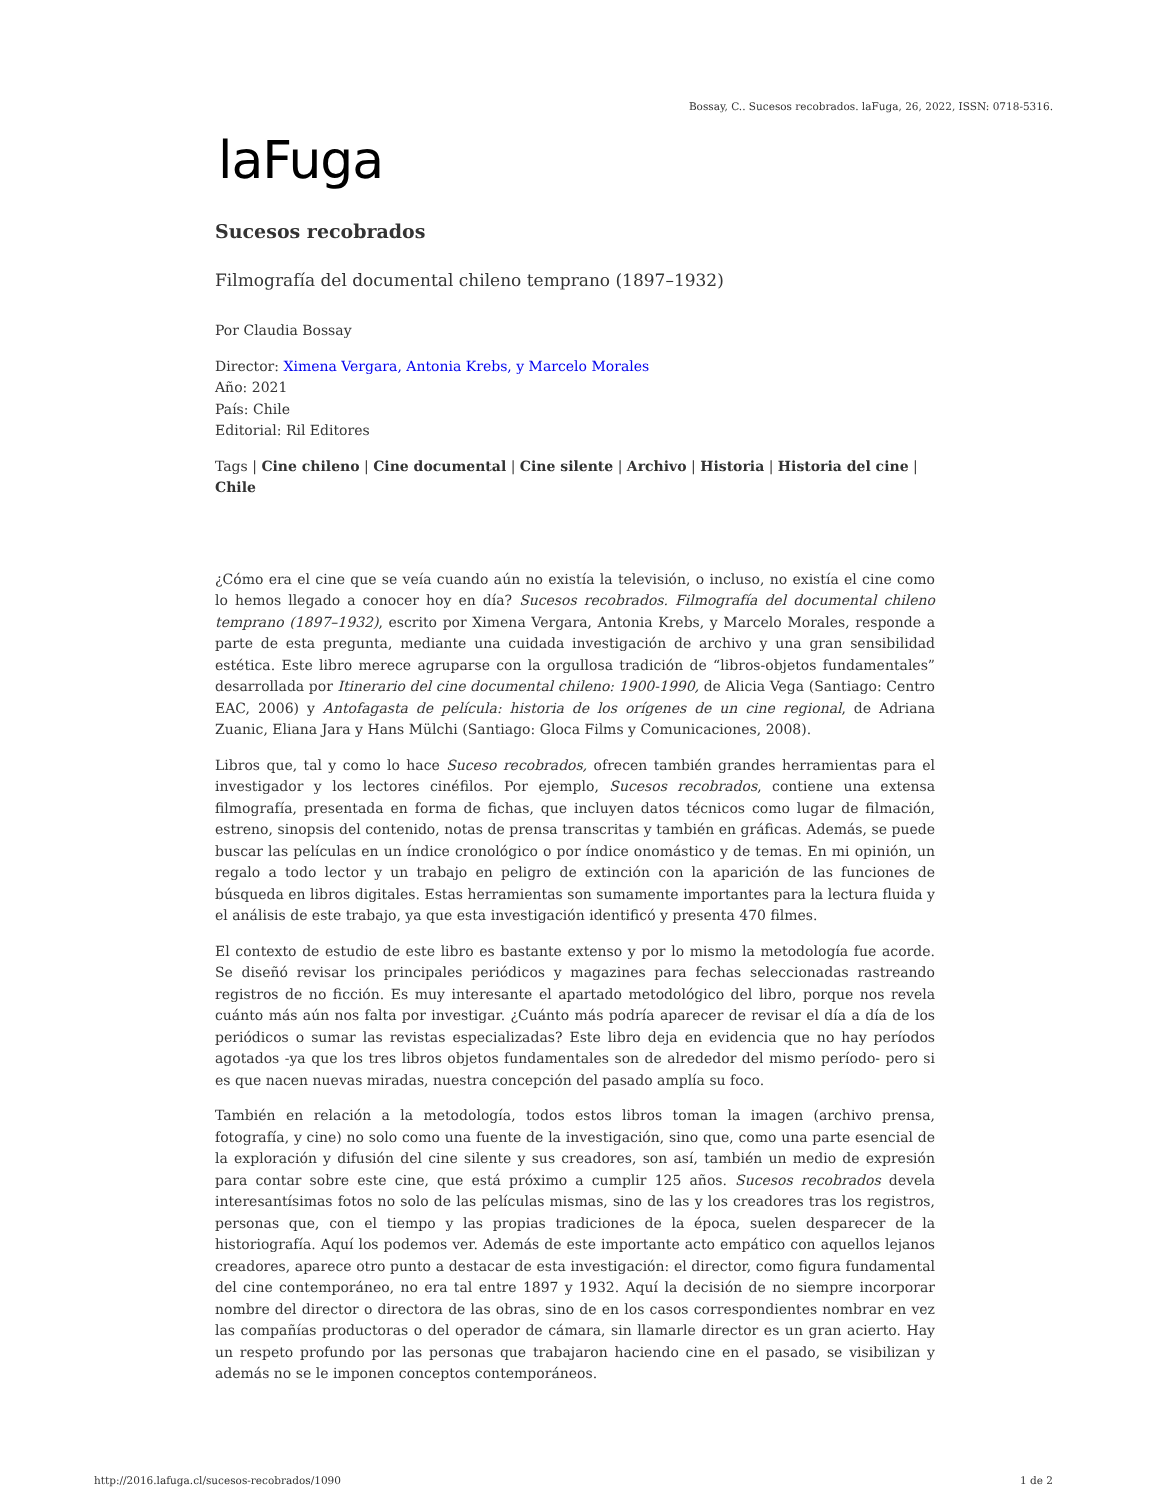Bossay, C.. Sucesos recobrados. laFuga, 26, 2022, ISSN: 0718-5316.
laFuga
Sucesos recobrados
Filmografía del documental chileno temprano (1897–1932)
Por Claudia Bossay
Director: Ximena Vergara, Antonia Krebs, y Marcelo Morales
Año: 2021
País: Chile
Editorial: Ril Editores
Tags | Cine chileno | Cine documental | Cine silente | Archivo | Historia | Historia del cine | Chile
¿Cómo era el cine que se veía cuando aún no existía la televisión, o incluso, no existía el cine como lo hemos llegado a conocer hoy en día? Sucesos recobrados. Filmografía del documental chileno temprano (1897–1932), escrito por Ximena Vergara, Antonia Krebs, y Marcelo Morales, responde a parte de esta pregunta, mediante una cuidada investigación de archivo y una gran sensibilidad estética. Este libro merece agruparse con la orgullosa tradición de “libros-objetos fundamentales” desarrollada por Itinerario del cine documental chileno: 1900-1990, de Alicia Vega (Santiago: Centro EAC, 2006) y Antofagasta de película: historia de los orígenes de un cine regional, de Adriana Zuanic, Eliana Jara y Hans Mülchi (Santiago: Gloca Films y Comunicaciones, 2008).
Libros que, tal y como lo hace Suceso recobrados, ofrecen también grandes herramientas para el investigador y los lectores cinéfilos. Por ejemplo, Sucesos recobrados, contiene una extensa filmografía, presentada en forma de fichas, que incluyen datos técnicos como lugar de filmación, estreno, sinopsis del contenido, notas de prensa transcritas y también en gráficas. Además, se puede buscar las películas en un índice cronológico o por índice onomástico y de temas. En mi opinión, un regalo a todo lector y un trabajo en peligro de extinción con la aparición de las funciones de búsqueda en libros digitales. Estas herramientas son sumamente importantes para la lectura fluida y el análisis de este trabajo, ya que esta investigación identificó y presenta 470 filmes.
El contexto de estudio de este libro es bastante extenso y por lo mismo la metodología fue acorde. Se diseñó revisar los principales periódicos y magazines para fechas seleccionadas rastreando registros de no ficción. Es muy interesante el apartado metodológico del libro, porque nos revela cuánto más aún nos falta por investigar. ¿Cuánto más podría aparecer de revisar el día a día de los periódicos o sumar las revistas especializadas? Este libro deja en evidencia que no hay períodos agotados -ya que los tres libros objetos fundamentales son de alrededor del mismo período- pero si es que nacen nuevas miradas, nuestra concepción del pasado amplía su foco.
También en relación a la metodología, todos estos libros toman la imagen (archivo prensa, fotografía, y cine) no solo como una fuente de la investigación, sino que, como una parte esencial de la exploración y difusión del cine silente y sus creadores, son así, también un medio de expresión para contar sobre este cine, que está próximo a cumplir 125 años. Sucesos recobrados devela interesantísimas fotos no solo de las películas mismas, sino de las y los creadores tras los registros, personas que, con el tiempo y las propias tradiciones de la época, suelen desparecer de la historiografía. Aquí los podemos ver. Además de este importante acto empático con aquellos lejanos creadores, aparece otro punto a destacar de esta investigación: el director, como figura fundamental del cine contemporáneo, no era tal entre 1897 y 1932. Aquí la decisión de no siempre incorporar nombre del director o directora de las obras, sino de en los casos correspondientes nombrar en vez las compañías productoras o del operador de cámara, sin llamarle director es un gran acierto. Hay un respeto profundo por las personas que trabajaron haciendo cine en el pasado, se visibilizan y además no se le imponen conceptos contemporáneos.
http://2016.lafuga.cl/sucesos-recobrados/1090 1 de 2